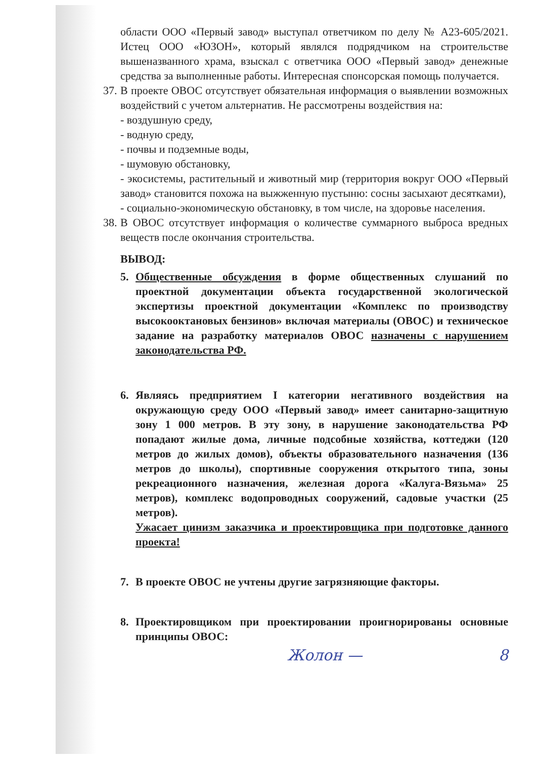области ООО «Первый завод» выступал ответчиком по делу № А23-605/2021. Истец ООО «ЮЗОН», который являлся подрядчиком на строительстве вышеназванного храма, взыскал с ответчика ООО «Первый завод» денежные средства за выполненные работы. Интересная спонсорская помощь получается.
37. В проекте ОВОС отсутствует обязательная информация о выявлении возможных воздействий с учетом альтернатив. Не рассмотрены воздействия на:
- воздушную среду,
- водную среду,
- почвы и подземные воды,
- шумовую обстановку,
- экосистемы, растительный и животный мир (территория вокруг ООО «Первый завод» становится похожа на выжженную пустыню: сосны засыхают десятками),
- социально-экономическую обстановку, в том числе, на здоровье населения.
38. В ОВОС отсутствует информация о количестве суммарного выброса вредных веществ после окончания строительства.
ВЫВОД:
5. Общественные обсуждения в форме общественных слушаний по проектной документации объекта государственной экологической экспертизы проектной документации «Комплекс по производству высокооктановых бензинов» включая материалы (ОВОС) и техническое задание на разработку материалов ОВОС назначены с нарушением законодательства РФ.
6. Являясь предприятием I категории негативного воздействия на окружающую среду ООО «Первый завод» имеет санитарно-защитную зону 1 000 метров. В эту зону, в нарушение законодательства РФ попадают жилые дома, личные подсобные хозяйства, коттеджи (120 метров до жилых домов), объекты образовательного назначения (136 метров до школы), спортивные сооружения открытого типа, зоны рекреационного назначения, железная дорога «Калуга-Вязьма» 25 метров), комплекс водопроводных сооружений, садовые участки (25 метров).
Ужасает цинизм заказчика и проектировщика при подготовке данного проекта!
7. В проекте ОВОС не учтены другие загрязняющие факторы.
8. Проектировщиком при проектировании проигнорированы основные принципы ОВОС:
Жолон — 8